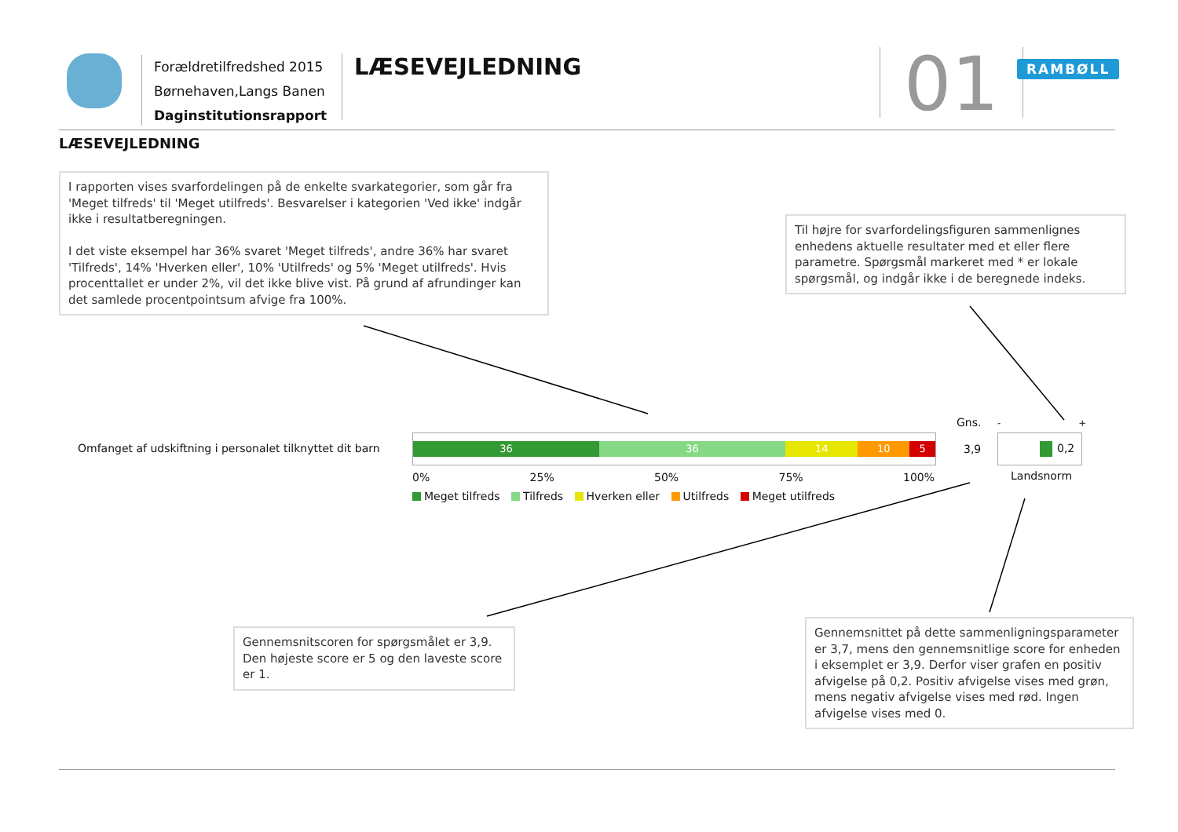Forældretilfredshed 2015
Børnehaven,Langs Banen
Daginstitutionsrapport
LÆSEVEJLEDNING 01 RAMBØLL
LÆSEVEJLEDNING
I rapporten vises svarfordelingen på de enkelte svarkategorier, som går fra 'Meget tilfreds' til 'Meget utilfreds'. Besvarelser i kategorien 'Ved ikke' indgår ikke i resultatberegningen.
I det viste eksempel har 36% svaret 'Meget tilfreds', andre 36% har svaret 'Tilfreds', 14% 'Hverken eller', 10% 'Utilfreds' og 5% 'Meget utilfreds'. Hvis procenttallet er under 2%, vil det ikke blive vist. På grund af afrundinger kan det samlede procentpointsum afvige fra 100%.
Til højre for svarfordelingsfiguren sammenlignes enhedens aktuelle resultater med et eller flere parametre. Spørgsmål markeret med * er lokale spørgsmål, og indgår ikke i de beregnede indeks.
Omfanget af udskiftning i personalet tilknyttet dit barn
36 36 14 10 5
0% 25% 50% 75% 100%
Meget tilfreds Tilfreds Hverken eller Utilfreds Meget utilfreds
Gns.
3,9
- +
0,2
Landsnorm
Gennemsnitscoren for spørgsmålet er 3,9. Den højeste score er 5 og den laveste score er 1.
Gennemsnittet på dette sammenligningsparameter er 3,7, mens den gennemsnitlige score for enheden i eksemplet er 3,9. Derfor viser grafen en positiv afvigelse på 0,2. Positiv afvigelse vises med grøn, mens negativ afvigelse vises med rød. Ingen afvigelse vises med 0.